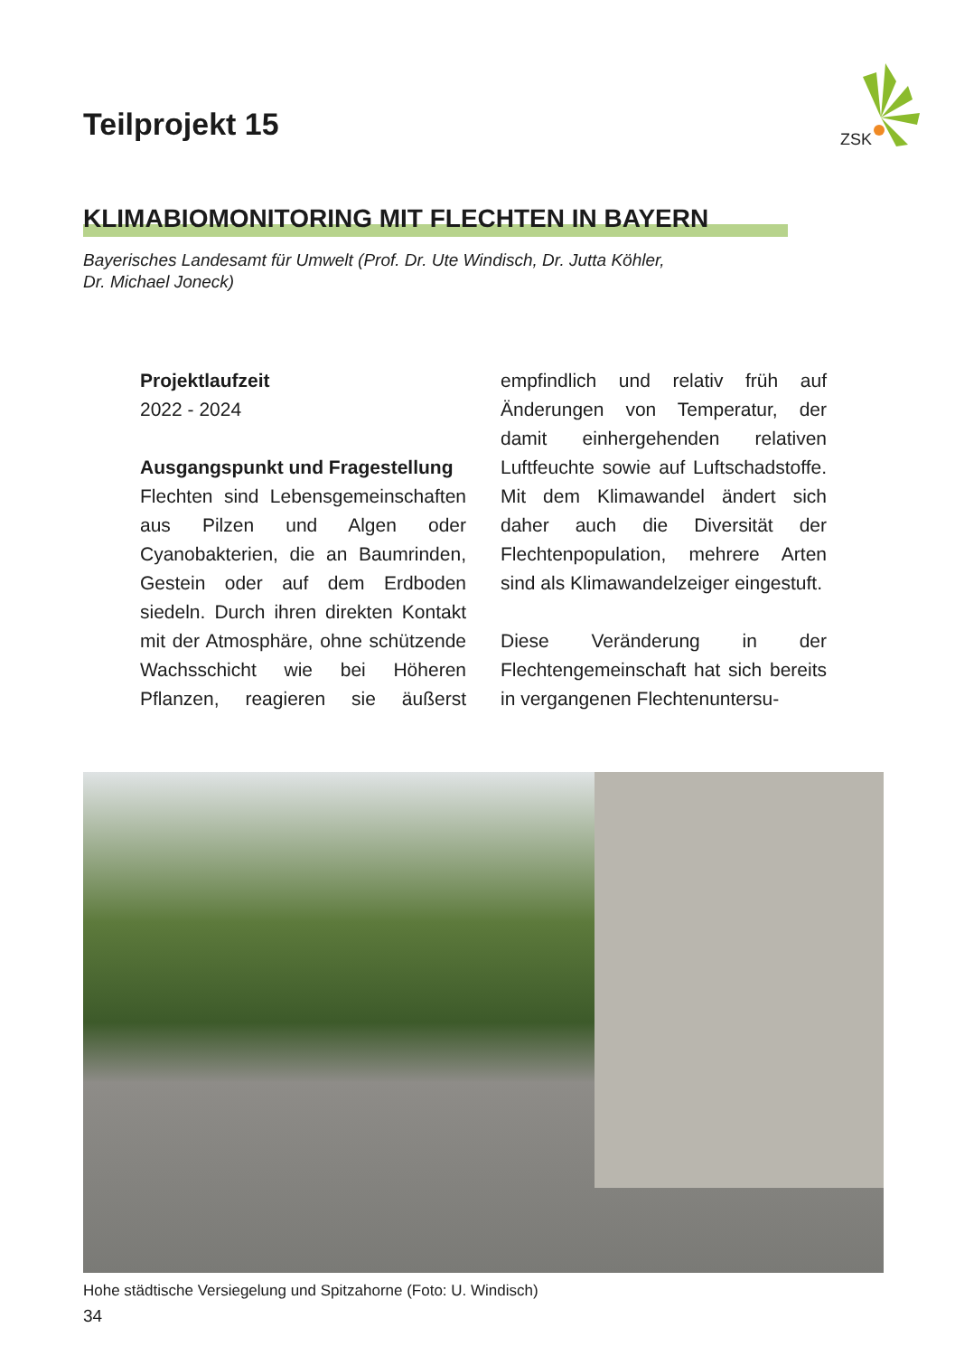ZSK
Teilprojekt 15
KLIMABIOMONITORING MIT FLECHTEN IN BAYERN
Bayerisches Landesamt für Umwelt (Prof. Dr. Ute Windisch, Dr. Jutta Köhler,
Dr. Michael Joneck)
Projektlaufzeit
2022 - 2024
Ausgangspunkt und Fragestellung
Flechten sind Lebensgemeinschaften aus Pilzen und Algen oder Cyanobakterien, die an Baumrinden, Gestein oder auf dem Erdboden siedeln. Durch ihren direkten Kontakt mit der Atmosphäre, ohne schützende Wachsschicht wie bei Höheren Pflanzen, reagieren sie äußerst empfindlich und relativ früh auf Änderungen von Temperatur, der damit einhergehenden relativen Luftfeuchte sowie auf Luftschadstoffe. Mit dem Klimawandel ändert sich daher auch die Diversität der Flechtenpopulation, mehrere Arten sind als Klimawandelzeiger eingestuft.
Diese Veränderung in der Flechtengemeinschaft hat sich bereits in vergangenen Flechtenuntersu-
Hohe städtische Versiegelung und Spitzahorne (Foto: U. Windisch)
34